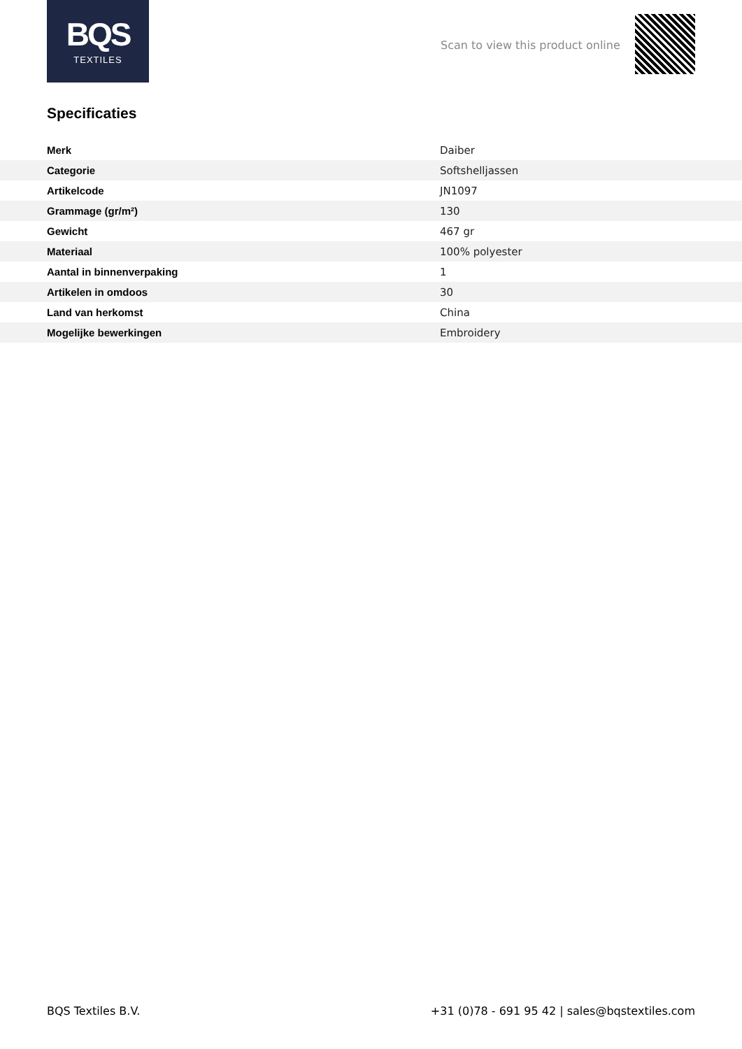BQS
TEXTILES
Scan to view this product online
Specificaties
| Merk | Daiber |
| Categorie | Softshelljassen |
| Artikelcode | JN1097 |
| Grammage (gr/m²) | 130 |
| Gewicht | 467 gr |
| Materiaal | 100% polyester |
| Aantal in binnenverpaking | 1 |
| Artikelen in omdoos | 30 |
| Land van herkomst | China |
| Mogelijke bewerkingen | Embroidery |
BQS Textiles B.V. +31 (0)78 - 691 95 42 | sales@bqstextiles.com